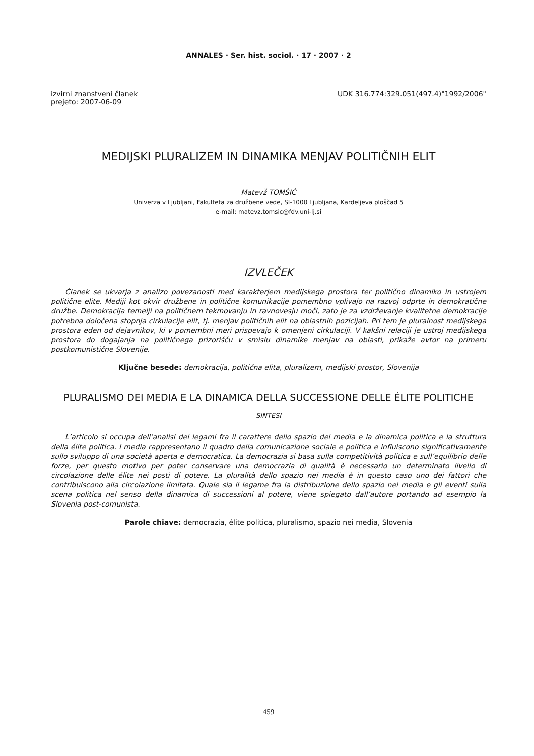ANNALES · Ser. hist. sociol. · 17 · 2007 · 2
izvirni znanstveni članek
prejeto: 2007-06-09
UDK 316.774:329.051(497.4)"1992/2006"
MEDIJSKI PLURALIZEM IN DINAMIKA MENJAV POLITIČNIH ELIT
Matevž TOMŠIČ
Univerza v Ljubljani, Fakulteta za družbene vede, SI-1000 Ljubljana, Kardeljeva ploščad 5
e-mail: matevz.tomsic@fdv.uni-lj.si
IZVLEČEK
Članek se ukvarja z analizo povezanosti med karakterjem medijskega prostora ter politično dinamiko in ustrojem politične elite. Mediji kot okvir družbene in politične komunikacije pomembno vplivajo na razvoj odprte in demokratične družbe. Demokracija temelji na političnem tekmovanju in ravnovesju moči, zato je za vzdrževanje kvalitetne demokracije potrebna določena stopnja cirkulacije elit, tj. menjav političnih elit na oblastnih pozicijah. Pri tem je pluralnost medijskega prostora eden od dejavnikov, ki v pomembni meri prispevajo k omenjeni cirkulaciji. V kakšni relaciji je ustroj medijskega prostora do dogajanja na političnega prizorišču v smislu dinamike menjav na oblasti, prikaže avtor na primeru postkomunistične Slovenije.
Ključne besede: demokracija, politična elita, pluralizem, medijski prostor, Slovenija
PLURALISMO DEI MEDIA E LA DINAMICA DELLA SUCCESSIONE DELLE ÉLITE POLITICHE
SINTESI
L’articolo si occupa dell’analisi dei legami fra il carattere dello spazio dei media e la dinamica politica e la struttura della élite politica. I media rappresentano il quadro della comunicazione sociale e politica e influiscono significativamente sullo sviluppo di una società aperta e democratica. La democrazia si basa sulla competitività politica e sull’equilibrio delle forze, per questo motivo per poter conservare una democrazia di qualità è necessario un determinato livello di circolazione delle élite nei posti di potere. La pluralità dello spazio nei media è in questo caso uno dei fattori che contribuiscono alla circolazione limitata. Quale sia il legame fra la distribuzione dello spazio nei media e gli eventi sulla scena politica nel senso della dinamica di successioni al potere, viene spiegato dall’autore portando ad esempio la Slovenia post-comunista.
Parole chiave: democrazia, élite politica, pluralismo, spazio nei media, Slovenia
459